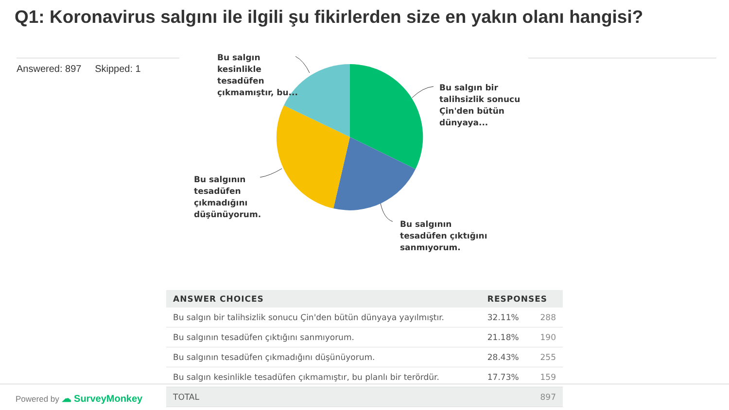Q1: Koronavirus salgını ile ilgili şu fikirlerden size en yakın olanı hangisi?
Answered: 897 Skipped: 1
Bu salgın
kesinlikle
tesadüfen
çıkmamıştır, bu...
Bu salgın bir
talihsizlik sonucu
Çin'den bütün
dünyaya...
Bu salgının
tesadüfen
çıkmadığını
düşünüyorum.
Bu salgının
tesadüfen çıktığını
sanmıyorum.
| ANSWER CHOICES | RESPONSES | |
| --- | --- | --- |
| Bu salgın bir talihsizlik sonucu Çin'den bütün dünyaya yayılmıştır. | 32.11% | 288 |
| Bu salgının tesadüfen çıktığını sanmıyorum. | 21.18% | 190 |
| Bu salgının tesadüfen çıkmadığını düşünüyorum. | 28.43% | 255 |
| Bu salgın kesinlikle tesadüfen çıkmamıştır, bu planlı bir terördür. | 17.73% | 159 |
| TOTAL | | 897 |
Powered by ☁ SurveyMonkey